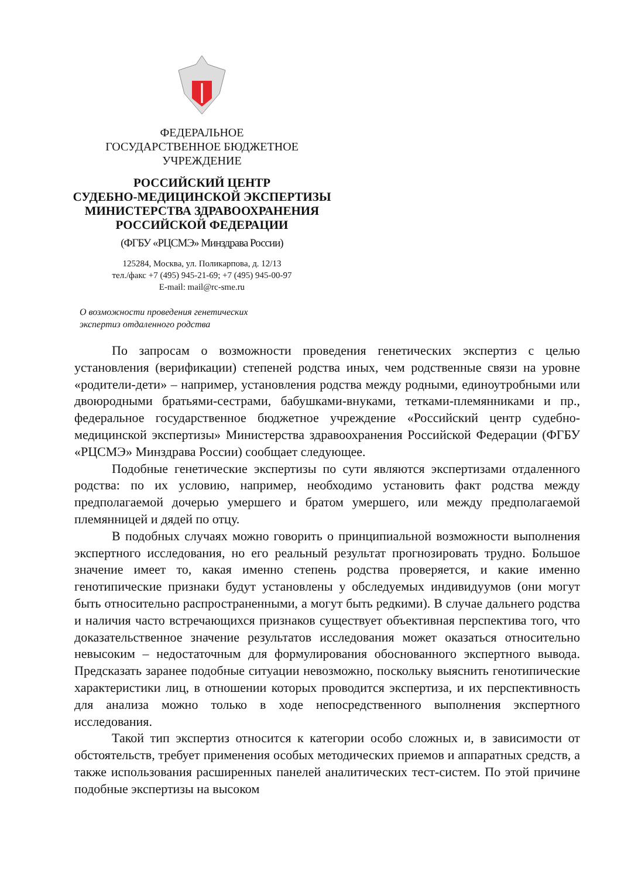ФЕДЕРАЛЬНОЕ
ГОСУДАРСТВЕННОЕ БЮДЖЕТНОЕ
УЧРЕЖДЕНИЕ
РОССИЙСКИЙ ЦЕНТР
СУДЕБНО-МЕДИЦИНСКОЙ ЭКСПЕРТИЗЫ
МИНИСТЕРСТВА ЗДРАВООХРАНЕНИЯ
РОССИЙСКОЙ ФЕДЕРАЦИИ
(ФГБУ «РЦСМЭ» Минздрава России)
125284, Москва, ул. Поликарпова, д. 12/13
тел./факс +7 (495) 945-21-69; +7 (495) 945-00-97
E-mail: mail@rc-sme.ru
О возможности проведения генетических
экспертиз отдаленного родства
По запросам о возможности проведения генетических экспертиз с целью установления (верификации) степеней родства иных, чем родственные связи на уровне «родители-дети» – например, установления родства между родными, единоутробными или двоюродными братьями-сестрами, бабушками-внуками, тетками-племянниками и пр., федеральное государственное бюджетное учреждение «Российский центр судебно-медицинской экспертизы» Министерства здравоохранения Российской Федерации (ФГБУ «РЦСМЭ» Минздрава России) сообщает следующее.
Подобные генетические экспертизы по сути являются экспертизами отдаленного родства: по их условию, например, необходимо установить факт родства между предполагаемой дочерью умершего и братом умершего, или между предполагаемой племянницей и дядей по отцу.
В подобных случаях можно говорить о принципиальной возможности выполнения экспертного исследования, но его реальный результат прогнозировать трудно. Большое значение имеет то, какая именно степень родства проверяется, и какие именно генотипические признаки будут установлены у обследуемых индивидуумов (они могут быть относительно распространенными, а могут быть редкими). В случае дальнего родства и наличия часто встречающихся признаков существует объективная перспектива того, что доказательственное значение результатов исследования может оказаться относительно невысоким – недостаточным для формулирования обоснованного экспертного вывода. Предсказать заранее подобные ситуации невозможно, поскольку выяснить генотипические характеристики лиц, в отношении которых проводится экспертиза, и их перспективность для анализа можно только в ходе непосредственного выполнения экспертного исследования.
Такой тип экспертиз относится к категории особо сложных и, в зависимости от обстоятельств, требует применения особых методических приемов и аппаратных средств, а также использования расширенных панелей аналитических тест-систем. По этой причине подобные экспертизы на высоком